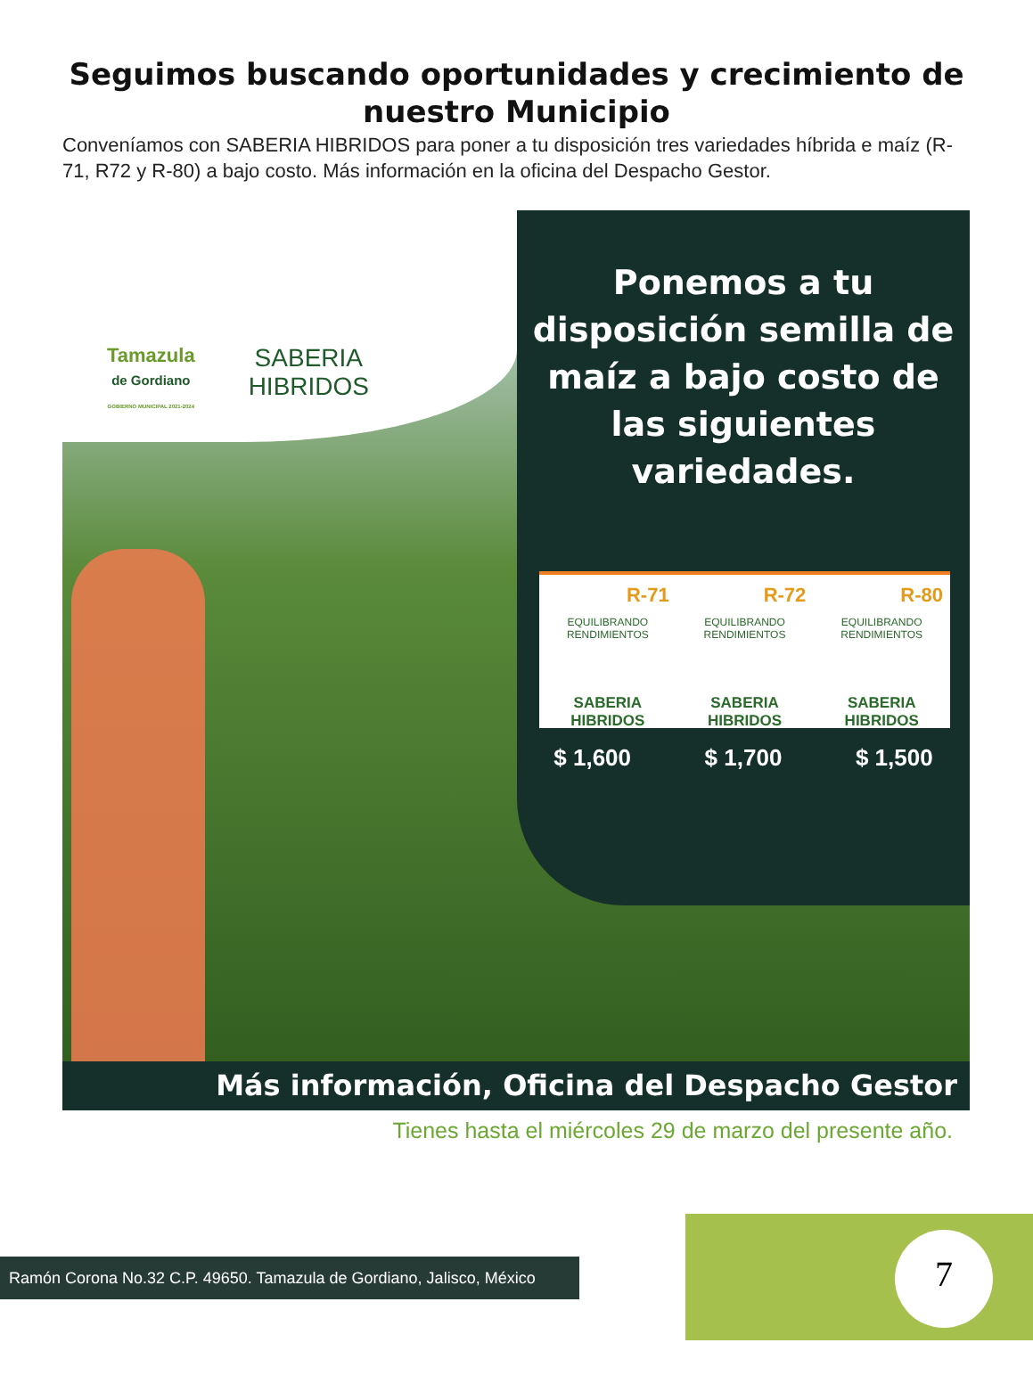Seguimos buscando oportunidades y crecimiento de nuestro Municipio
Conveníamos con SABERIA HIBRIDOS para poner a tu disposición tres variedades híbrida e maíz (R-71, R72 y R-80) a bajo costo. Más información en la oficina del Despacho Gestor.
Tamazula
de Gordiano
GOBIERNO MUNICIPAL 2021-2024
SABERIA
HIBRIDOS
Ponemos a tu disposición semilla de maíz a bajo costo de las siguientes variedades.
R-71
EQUILIBRANDO RENDIMIENTOS
SABERIA HIBRIDOS
R-72
EQUILIBRANDO RENDIMIENTOS
SABERIA HIBRIDOS
R-80
EQUILIBRANDO RENDIMIENTOS
SABERIA HIBRIDOS
$ 1,600 $ 1,700 $ 1,500
Más información, Oficina del Despacho Gestor
Tienes hasta el miércoles 29 de marzo del presente año.
Ramón Corona No.32 C.P. 49650. Tamazula de Gordiano, Jalisco, México
7